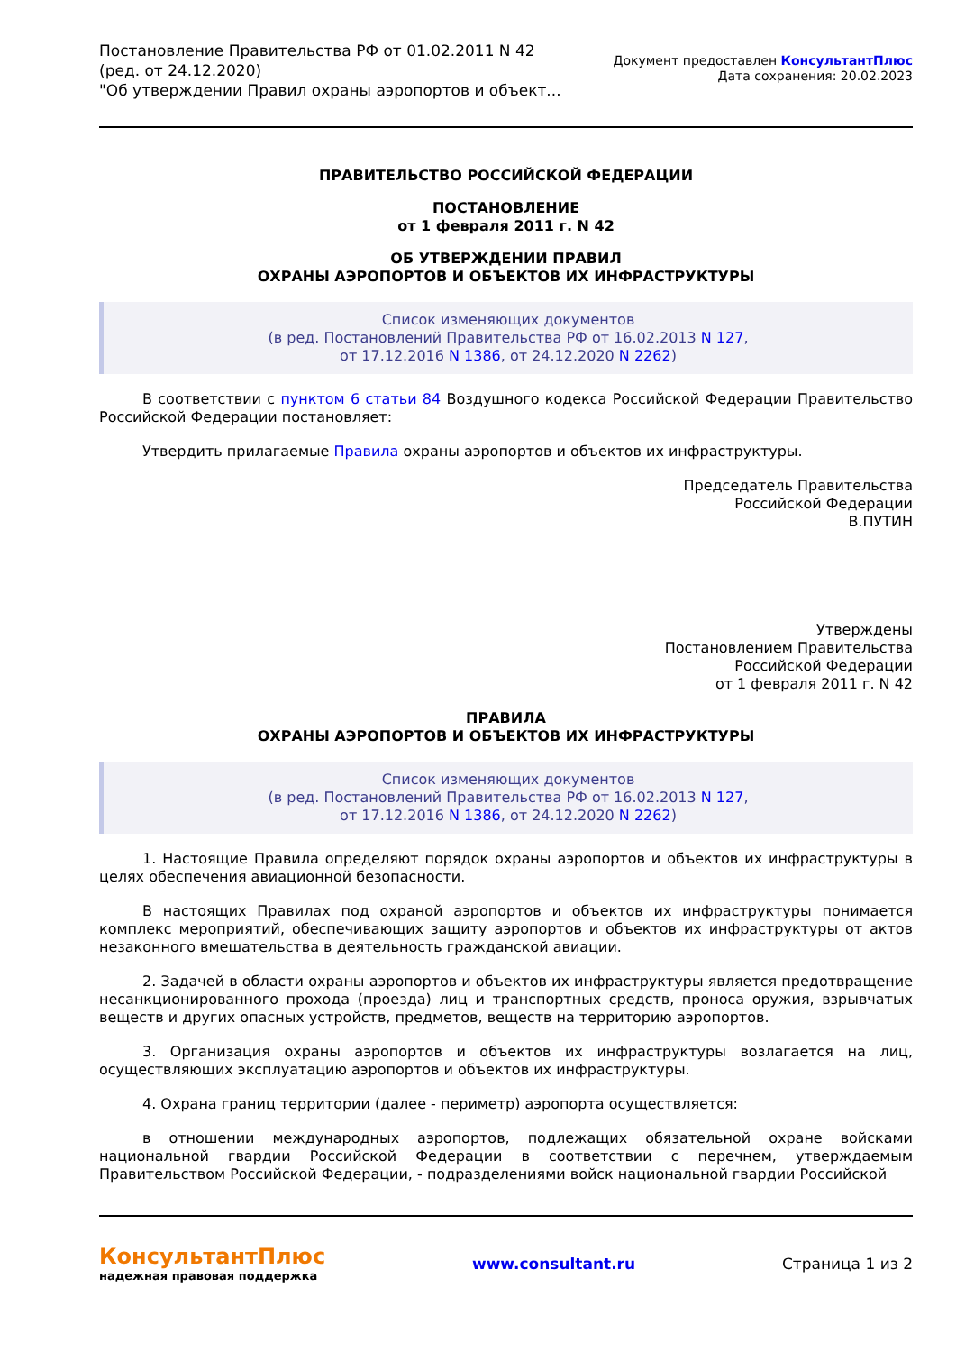Постановление Правительства РФ от 01.02.2011 N 42
(ред. от 24.12.2020)
"Об утверждении Правил охраны аэропортов и объект...
Документ предоставлен КонсультантПлюс
Дата сохранения: 20.02.2023
ПРАВИТЕЛЬСТВО РОССИЙСКОЙ ФЕДЕРАЦИИ
ПОСТАНОВЛЕНИЕ
от 1 февраля 2011 г. N 42
ОБ УТВЕРЖДЕНИИ ПРАВИЛ
ОХРАНЫ АЭРОПОРТОВ И ОБЪЕКТОВ ИХ ИНФРАСТРУКТУРЫ
Список изменяющих документов
(в ред. Постановлений Правительства РФ от 16.02.2013 N 127,
от 17.12.2016 N 1386, от 24.12.2020 N 2262)
В соответствии с пунктом 6 статьи 84 Воздушного кодекса Российской Федерации Правительство Российской Федерации постановляет:
Утвердить прилагаемые Правила охраны аэропортов и объектов их инфраструктуры.
Председатель Правительства
Российской Федерации
В.ПУТИН
Утверждены
Постановлением Правительства
Российской Федерации
от 1 февраля 2011 г. N 42
ПРАВИЛА
ОХРАНЫ АЭРОПОРТОВ И ОБЪЕКТОВ ИХ ИНФРАСТРУКТУРЫ
Список изменяющих документов
(в ред. Постановлений Правительства РФ от 16.02.2013 N 127,
от 17.12.2016 N 1386, от 24.12.2020 N 2262)
1. Настоящие Правила определяют порядок охраны аэропортов и объектов их инфраструктуры в целях обеспечения авиационной безопасности.
В настоящих Правилах под охраной аэропортов и объектов их инфраструктуры понимается комплекс мероприятий, обеспечивающих защиту аэропортов и объектов их инфраструктуры от актов незаконного вмешательства в деятельность гражданской авиации.
2. Задачей в области охраны аэропортов и объектов их инфраструктуры является предотвращение несанкционированного прохода (проезда) лиц и транспортных средств, проноса оружия, взрывчатых веществ и других опасных устройств, предметов, веществ на территорию аэропортов.
3. Организация охраны аэропортов и объектов их инфраструктуры возлагается на лиц, осуществляющих эксплуатацию аэропортов и объектов их инфраструктуры.
4. Охрана границ территории (далее - периметр) аэропорта осуществляется:
в отношении международных аэропортов, подлежащих обязательной охране войсками национальной гвардии Российской Федерации в соответствии с перечнем, утверждаемым Правительством Российской Федерации, - подразделениями войск национальной гвардии Российской
КонсультантПлюс
надежная правовая поддержка
www.consultant.ru Страница 1 из 2